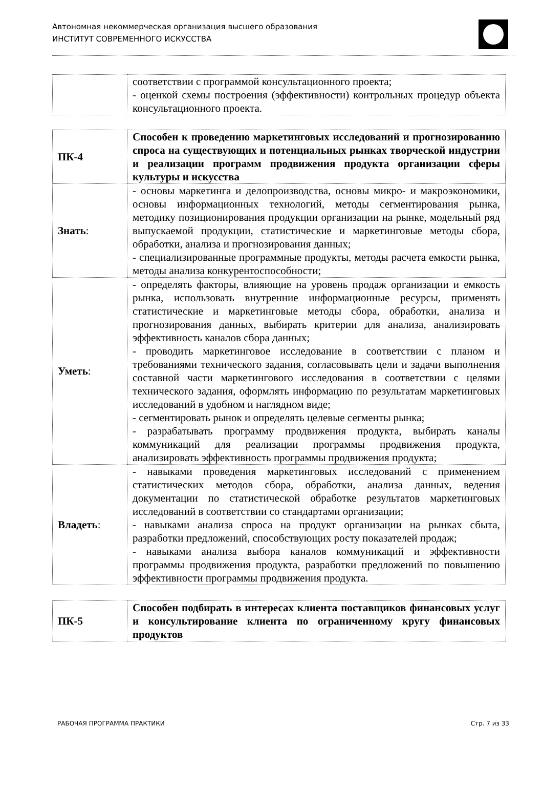Автономная некоммерческая организация высшего образования
ИНСТИТУТ СОВРЕМЕННОГО ИСКУССТВА
| | соответствии с программой консультационного проекта; - оценкой схемы построения (эффективности) контрольных процедур объекта консультационного проекта. |
| ПК-4 | Способен к проведению маркетинговых исследований и прогнозированию спроса на существующих и потенциальных рынках творческой индустрии и реализации программ продвижения продукта организации сферы культуры и искусства |
| Знать : | - основы маркетинга и делопроизводства, основы микро- и макроэкономики, основы информационных технологий, методы сегментирования рынка, методику позиционирования продукции организации на рынке, модельный ряд выпускаемой продукции, статистические и маркетинговые методы сбора, обработки, анализа и прогнозирования данных; - специализированные программные продукты, методы расчета емкости рынка, методы анализа конкурентоспособности; |
| Уметь : | - определять факторы, влияющие на уровень продаж организации и емкость рынка, использовать внутренние информационные ресурсы, применять статистические и маркетинговые методы сбора, обработки, анализа и прогнозирования данных, выбирать критерии для анализа, анализировать эффективность каналов сбора данных; - проводить маркетинговое исследование в соответствии с планом и требованиями технического задания, согласовывать цели и задачи выполнения составной части маркетингового исследования в соответствии с целями технического задания, оформлять информацию по результатам маркетинговых исследований в удобном и наглядном виде; - сегментировать рынок и определять целевые сегменты рынка; - разрабатывать программу продвижения продукта, выбирать каналы коммуникаций для реализации программы продвижения продукта, анализировать эффективность программы продвижения продукта; |
| Владеть : | - навыками проведения маркетинговых исследований с применением статистических методов сбора, обработки, анализа данных, ведения документации по статистической обработке результатов маркетинговых исследований в соответствии со стандартами организации; - навыками анализа спроса на продукт организации на рынках сбыта, разработки предложений, способствующих росту показателей продаж; - навыками анализа выбора каналов коммуникаций и эффективности программы продвижения продукта, разработки предложений по повышению эффективности программы продвижения продукта. |
| ПК-5 | Способен подбирать в интересах клиента поставщиков финансовых услуг и консультирование клиента по ограниченному кругу финансовых продуктов |
РАБОЧАЯ ПРОГРАММА ПРАКТИКИ Стр. 7 из 33